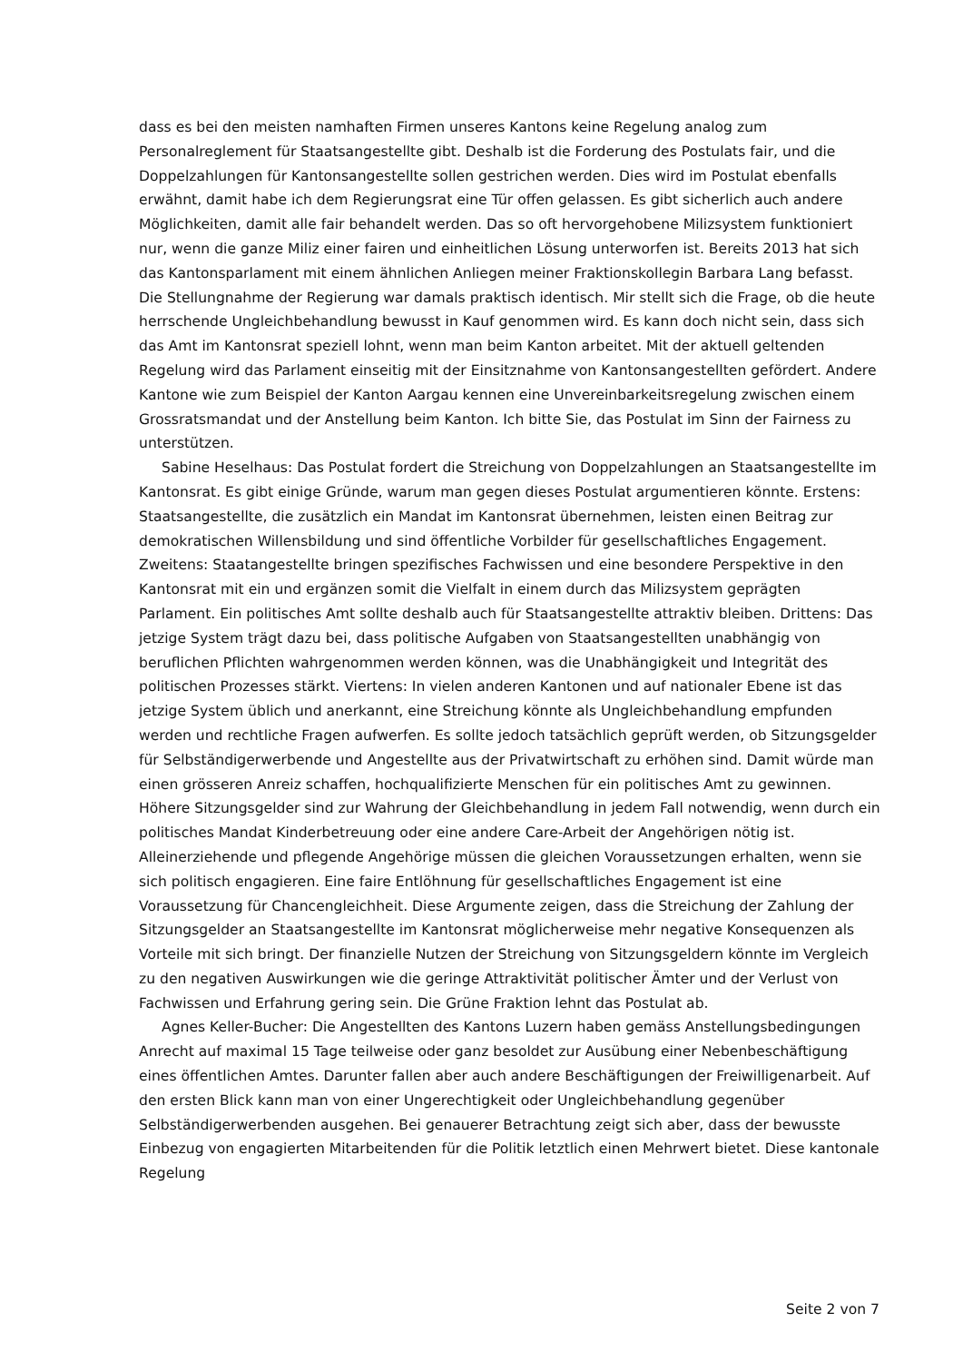dass es bei den meisten namhaften Firmen unseres Kantons keine Regelung analog zum Personalreglement für Staatsangestellte gibt. Deshalb ist die Forderung des Postulats fair, und die Doppelzahlungen für Kantonsangestellte sollen gestrichen werden. Dies wird im Postulat ebenfalls erwähnt, damit habe ich dem Regierungsrat eine Tür offen gelassen. Es gibt sicherlich auch andere Möglichkeiten, damit alle fair behandelt werden. Das so oft hervorgehobene Milizsystem funktioniert nur, wenn die ganze Miliz einer fairen und einheitlichen Lösung unterworfen ist. Bereits 2013 hat sich das Kantonsparlament mit einem ähnlichen Anliegen meiner Fraktionskollegin Barbara Lang befasst. Die Stellungnahme der Regierung war damals praktisch identisch. Mir stellt sich die Frage, ob die heute herrschende Ungleichbehandlung bewusst in Kauf genommen wird. Es kann doch nicht sein, dass sich das Amt im Kantonsrat speziell lohnt, wenn man beim Kanton arbeitet. Mit der aktuell geltenden Regelung wird das Parlament einseitig mit der Einsitznahme von Kantonsangestellten gefördert. Andere Kantone wie zum Beispiel der Kanton Aargau kennen eine Unvereinbarkeitsregelung zwischen einem Grossratsmandat und der Anstellung beim Kanton. Ich bitte Sie, das Postulat im Sinn der Fairness zu unterstützen.
Sabine Heselhaus: Das Postulat fordert die Streichung von Doppelzahlungen an Staatsangestellte im Kantonsrat. Es gibt einige Gründe, warum man gegen dieses Postulat argumentieren könnte. Erstens: Staatsangestellte, die zusätzlich ein Mandat im Kantonsrat übernehmen, leisten einen Beitrag zur demokratischen Willensbildung und sind öffentliche Vorbilder für gesellschaftliches Engagement. Zweitens: Staatangestellte bringen spezifisches Fachwissen und eine besondere Perspektive in den Kantonsrat mit ein und ergänzen somit die Vielfalt in einem durch das Milizsystem geprägten Parlament. Ein politisches Amt sollte deshalb auch für Staatsangestellte attraktiv bleiben. Drittens: Das jetzige System trägt dazu bei, dass politische Aufgaben von Staatsangestellten unabhängig von beruflichen Pflichten wahrgenommen werden können, was die Unabhängigkeit und Integrität des politischen Prozesses stärkt. Viertens: In vielen anderen Kantonen und auf nationaler Ebene ist das jetzige System üblich und anerkannt, eine Streichung könnte als Ungleichbehandlung empfunden werden und rechtliche Fragen aufwerfen. Es sollte jedoch tatsächlich geprüft werden, ob Sitzungsgelder für Selbständigerwerbende und Angestellte aus der Privatwirtschaft zu erhöhen sind. Damit würde man einen grösseren Anreiz schaffen, hochqualifizierte Menschen für ein politisches Amt zu gewinnen. Höhere Sitzungsgelder sind zur Wahrung der Gleichbehandlung in jedem Fall notwendig, wenn durch ein politisches Mandat Kinderbetreuung oder eine andere Care-Arbeit der Angehörigen nötig ist. Alleinerziehende und pflegende Angehörige müssen die gleichen Voraussetzungen erhalten, wenn sie sich politisch engagieren. Eine faire Entlöhnung für gesellschaftliches Engagement ist eine Voraussetzung für Chancengleichheit. Diese Argumente zeigen, dass die Streichung der Zahlung der Sitzungsgelder an Staatsangestellte im Kantonsrat möglicherweise mehr negative Konsequenzen als Vorteile mit sich bringt. Der finanzielle Nutzen der Streichung von Sitzungsgeldern könnte im Vergleich zu den negativen Auswirkungen wie die geringe Attraktivität politischer Ämter und der Verlust von Fachwissen und Erfahrung gering sein. Die Grüne Fraktion lehnt das Postulat ab.
Agnes Keller-Bucher: Die Angestellten des Kantons Luzern haben gemäss Anstellungsbedingungen Anrecht auf maximal 15 Tage teilweise oder ganz besoldet zur Ausübung einer Nebenbeschäftigung eines öffentlichen Amtes. Darunter fallen aber auch andere Beschäftigungen der Freiwilligenarbeit. Auf den ersten Blick kann man von einer Ungerechtigkeit oder Ungleichbehandlung gegenüber Selbständigerwerbenden ausgehen. Bei genauerer Betrachtung zeigt sich aber, dass der bewusste Einbezug von engagierten Mitarbeitenden für die Politik letztlich einen Mehrwert bietet. Diese kantonale Regelung
Seite 2 von 7